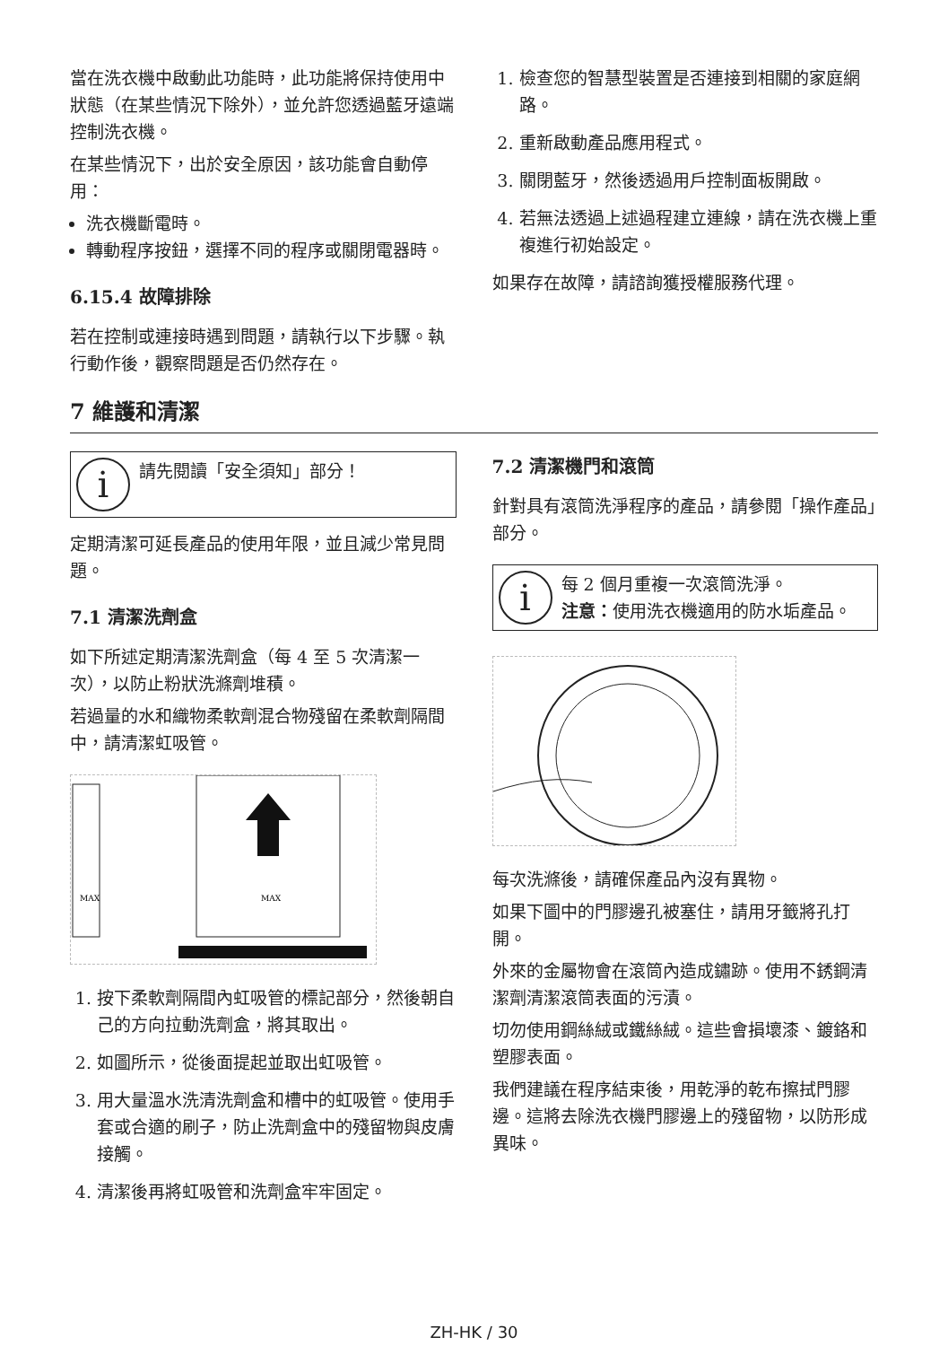當在洗衣機中啟動此功能時，此功能將保持使用中狀態（在某些情況下除外），並允許您透過藍牙遠端控制洗衣機。
在某些情況下，出於安全原因，該功能會自動停用：
洗衣機斷電時。
轉動程序按鈕，選擇不同的程序或關閉電器時。
6.15.4 故障排除
若在控制或連接時遇到問題，請執行以下步驟。執行動作後，觀察問題是否仍然存在。
1. 檢查您的智慧型裝置是否連接到相關的家庭網路。
2. 重新啟動產品應用程式。
3. 關閉藍牙，然後透過用戶控制面板開啟。
4. 若無法透過上述過程建立連線，請在洗衣機上重複進行初始設定。
如果存在故障，請諮詢獲授權服務代理。
7 維護和清潔
i
請先閱讀「安全須知」部分！
定期清潔可延長產品的使用年限，並且減少常見問題。
7.1 清潔洗劑盒
如下所述定期清潔洗劑盒（每 4 至 5 次清潔一次），以防止粉狀洗滌劑堆積。
若過量的水和織物柔軟劑混合物殘留在柔軟劑隔間中，請清潔虹吸管。
MAX
MAX
1. 按下柔軟劑隔間內虹吸管的標記部分，然後朝自己的方向拉動洗劑盒，將其取出。
2. 如圖所示，從後面提起並取出虹吸管。
3. 用大量溫水洗清洗劑盒和槽中的虹吸管。使用手套或合適的刷子，防止洗劑盒中的殘留物與皮膚接觸。
4. 清潔後再將虹吸管和洗劑盒牢牢固定。
7.2 清潔機門和滾筒
針對具有滾筒洗淨程序的產品，請參閱「操作產品」部分。
i
每 2 個月重複一次滾筒洗淨。
注意：使用洗衣機適用的防水垢產品。
每次洗滌後，請確保產品內沒有異物。
如果下圖中的門膠邊孔被塞住，請用牙籤將孔打開。
外來的金屬物會在滾筒內造成鏽跡。使用不銹鋼清潔劑清潔滾筒表面的污漬。
切勿使用鋼絲絨或鐵絲絨。這些會損壞漆、鍍鉻和塑膠表面。
我們建議在程序結束後，用乾淨的乾布擦拭門膠邊。這將去除洗衣機門膠邊上的殘留物，以防形成異味。
ZH-HK / 30